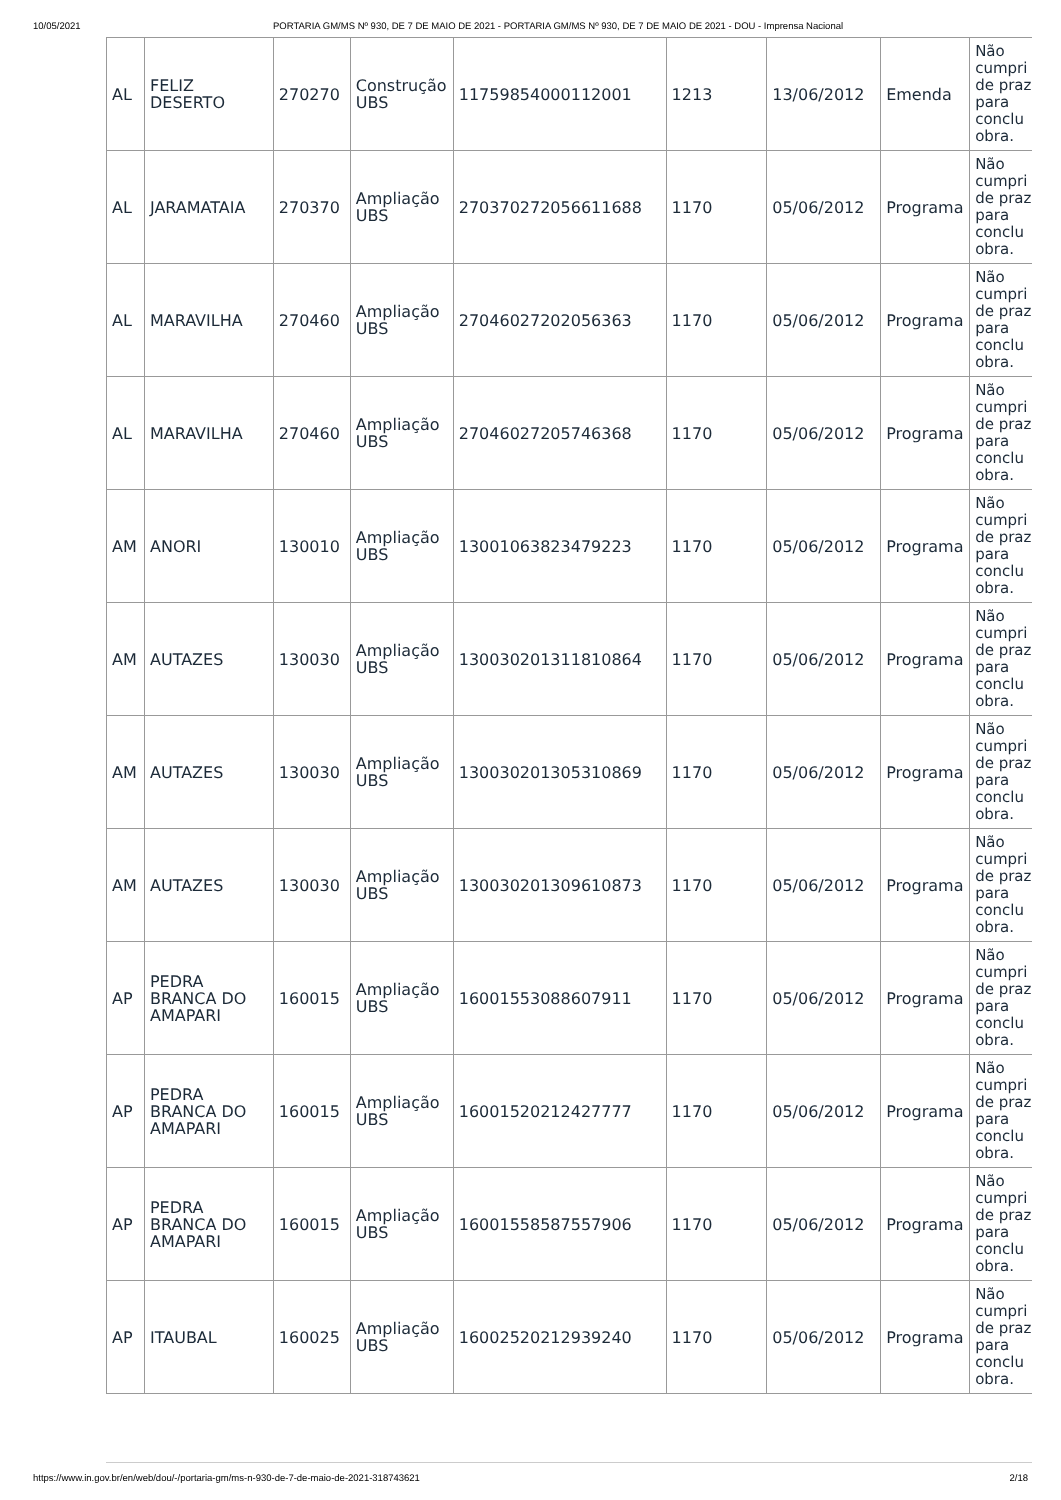10/05/2021 PORTARIA GM/MS Nº 930, DE 7 DE MAIO DE 2021 - PORTARIA GM/MS Nº 930, DE 7 DE MAIO DE 2021 - DOU - Imprensa Nacional
| AL | FELIZ DESERTO | 270270 | Construção UBS | 11759854000112001 | 1213 | 13/06/2012 | Emenda | Não cumpri de praz para conclu obra. |
| AL | JARAMATAIA | 270370 | Ampliação UBS | 27037027205661168​8 | 1170 | 05/06/2012 | Programa | Não cumpri de praz para conclu obra. |
| AL | MARAVILHA | 270460 | Ampliação UBS | 27046027202056363 | 1170 | 05/06/2012 | Programa | Não cumpri de praz para conclu obra. |
| AL | MARAVILHA | 270460 | Ampliação UBS | 27046027205746368 | 1170 | 05/06/2012 | Programa | Não cumpri de praz para conclu obra. |
| AM | ANORI | 130010 | Ampliação UBS | 13001063823479223 | 1170 | 05/06/2012 | Programa | Não cumpri de praz para conclu obra. |
| AM | AUTAZES | 130030 | Ampliação UBS | 130030201311810864 | 1170 | 05/06/2012 | Programa | Não cumpri de praz para conclu obra. |
| AM | AUTAZES | 130030 | Ampliação UBS | 130030201305310869 | 1170 | 05/06/2012 | Programa | Não cumpri de praz para conclu obra. |
| AM | AUTAZES | 130030 | Ampliação UBS | 130030201309610873 | 1170 | 05/06/2012 | Programa | Não cumpri de praz para conclu obra. |
| AP | PEDRA BRANCA DO AMAPARI | 160015 | Ampliação UBS | 16001553088607911 | 1170 | 05/06/2012 | Programa | Não cumpri de praz para conclu obra. |
| AP | PEDRA BRANCA DO AMAPARI | 160015 | Ampliação UBS | 16001520212427777 | 1170 | 05/06/2012 | Programa | Não cumpri de praz para conclu obra. |
| AP | PEDRA BRANCA DO AMAPARI | 160015 | Ampliação UBS | 16001558587557906 | 1170 | 05/06/2012 | Programa | Não cumpri de praz para conclu obra. |
| AP | ITAUBAL | 160025 | Ampliação UBS | 16002520212939240 | 1170 | 05/06/2012 | Programa | Não cumpri de praz para conclu obra. |
https://www.in.gov.br/en/web/dou/-/portaria-gm/ms-n-930-de-7-de-maio-de-2021-318743621 2/18